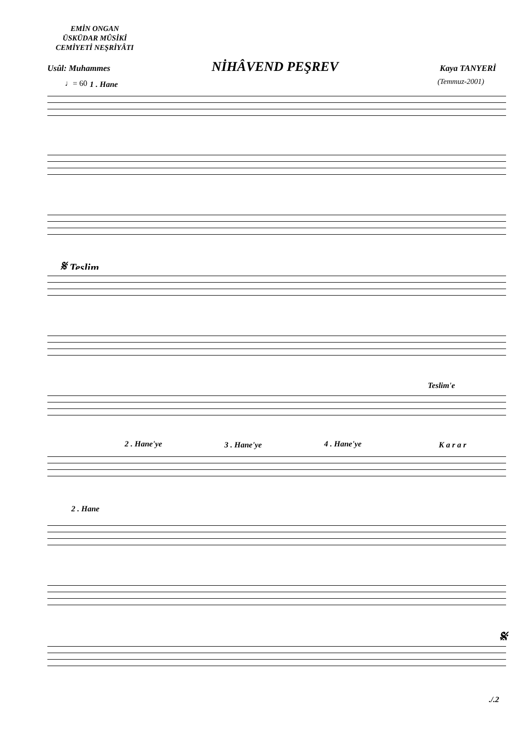EMİN ONGAN
ÜSKÜDAR MÛSİKİ
CEMİYETİ NEŞRİYÂTI
Usûl: Muhammes NİHÂVEND PEŞREV Kaya TANYERİ
(Temmuz-2001) ♩= 60 1 . Hane
𝄋 Teslim
Teslim'e
2 . Hane'ye 3 . Hane'ye 4 . Hane'ye K a r a r
2 . Hane
𝄋
./.2